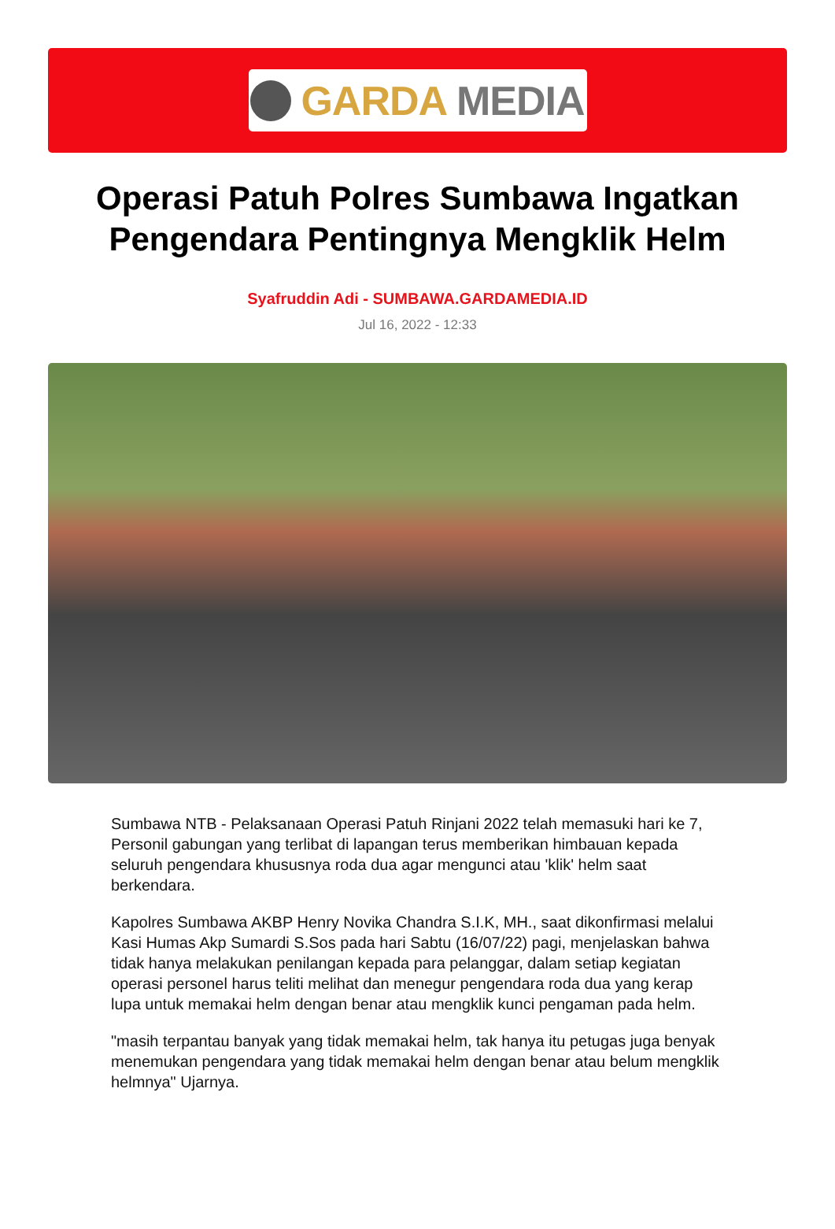GARDA MEDIA
Operasi Patuh Polres Sumbawa Ingatkan Pengendara Pentingnya Mengklik Helm
Syafruddin Adi - SUMBAWA.GARDAMEDIA.ID
Jul 16, 2022 - 12:33
Sumbawa NTB - Pelaksanaan Operasi Patuh Rinjani 2022 telah memasuki hari ke 7, Personil gabungan yang terlibat di lapangan terus memberikan himbauan kepada seluruh pengendara khususnya roda dua agar mengunci atau 'klik' helm saat berkendara.
Kapolres Sumbawa AKBP Henry Novika Chandra S.I.K, MH., saat dikonfirmasi melalui Kasi Humas Akp Sumardi S.Sos pada hari Sabtu (16/07/22) pagi, menjelaskan bahwa tidak hanya melakukan penilangan kepada para pelanggar, dalam setiap kegiatan operasi personel harus teliti melihat dan menegur pengendara roda dua yang kerap lupa untuk memakai helm dengan benar atau mengklik kunci pengaman pada helm.
"masih terpantau banyak yang tidak memakai helm, tak hanya itu petugas juga benyak menemukan pengendara yang tidak memakai helm dengan benar atau belum mengklik helmnya" Ujarnya.